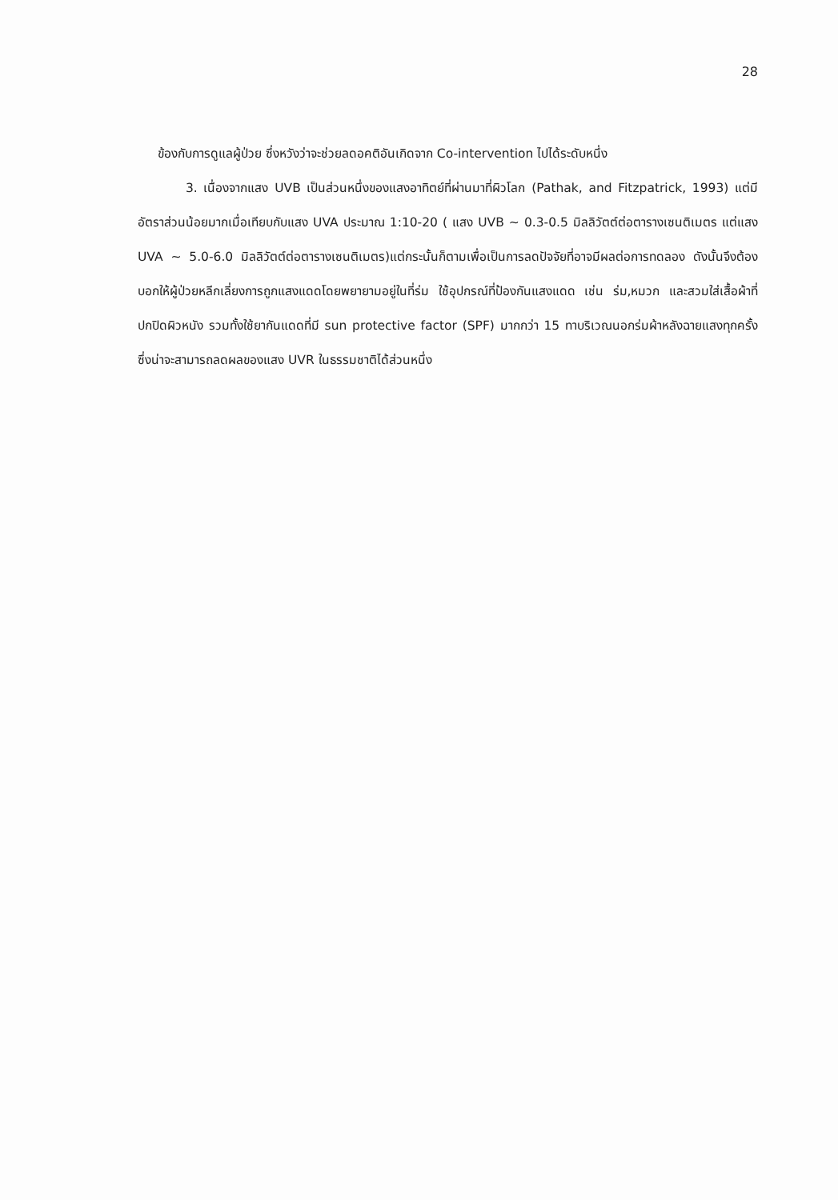28
ข้องกับการดูแลผู้ป่วย ซึ่งหวังว่าจะช่วยลดอคติอันเกิดจาก Co-intervention ไปได้ระดับหนึ่ง
3. เนื่องจากแสง UVB เป็นส่วนหนึ่งของแสงอาทิตย์ที่ผ่านมาที่ผิวโลก (Pathak, and Fitzpatrick, 1993) แต่มีอัตราส่วนน้อยมากเมื่อเทียบกับแสง UVA ประมาณ 1:10-20 ( แสง UVB ~ 0.3-0.5 มิลลิวัตต์ต่อตารางเซนติเมตร แต่แสง UVA ~ 5.0-6.0 มิลลิวัตต์ต่อตารางเซนติเมตร)แต่กระนั้นก็ตามเพื่อเป็นการลดปัจจัยที่อาจมีผลต่อการทดลอง ดังนั้นจึงต้องบอกให้ผู้ป่วยหลีกเลี่ยงการถูกแสงแดดโดยพยายามอยู่ในที่ร่ม ใช้อุปกรณ์ที่ป้องกันแสงแดด เช่น ร่ม,หมวก และสวมใส่เสื้อผ้าที่ปกปิดผิวหนัง รวมทั้งใช้ยากันแดดที่มี sun protective factor (SPF) มากกว่า 15 ทาบริเวณนอกร่มผ้าหลังฉายแสงทุกครั้ง ซึ่งน่าจะสามารถลดผลของแสง UVR ในธรรมชาติได้ส่วนหนึ่ง